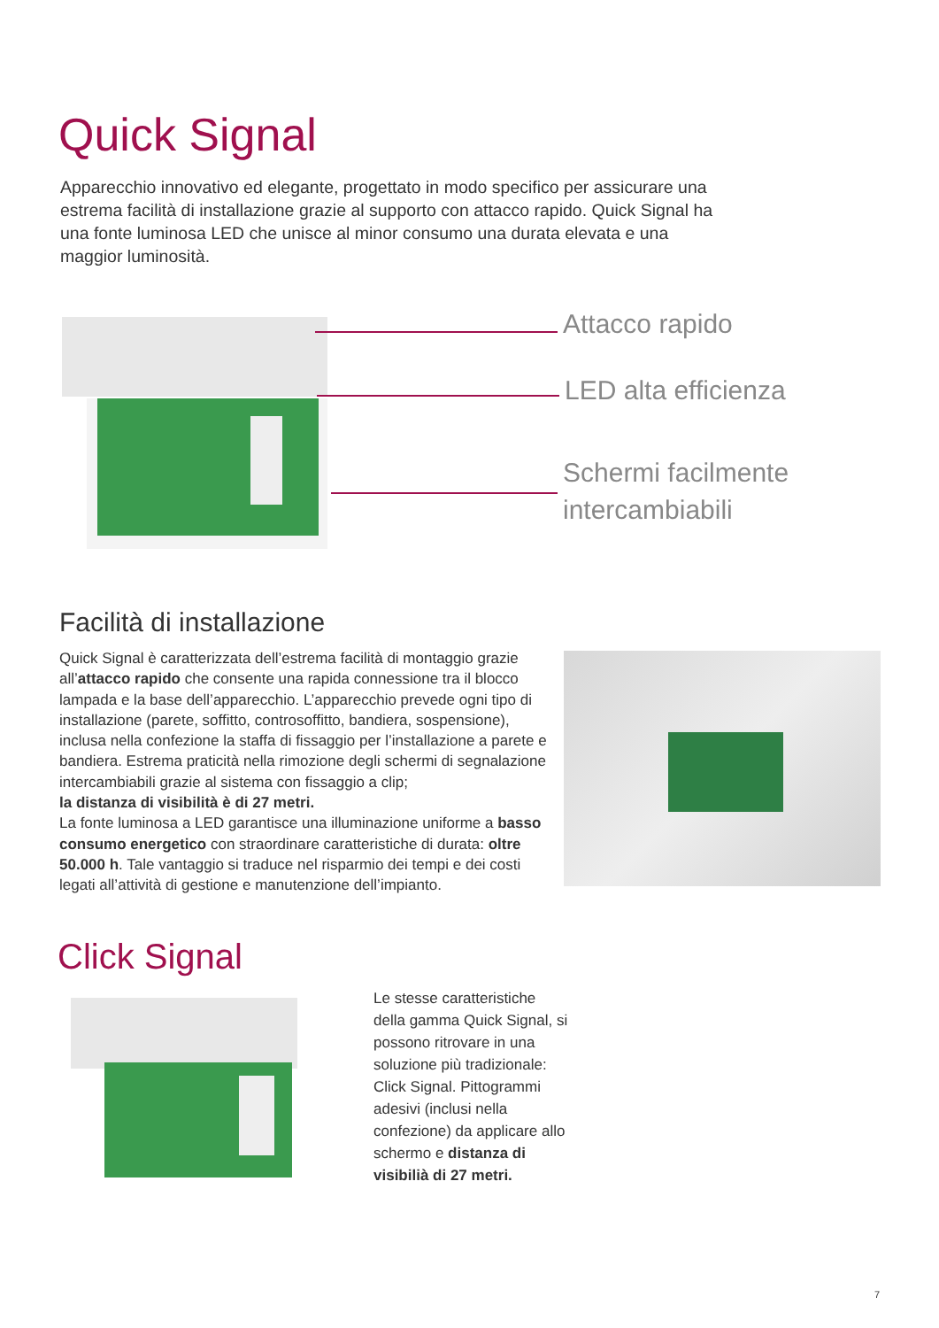Quick Signal
Apparecchio innovativo ed elegante, progettato in modo specifico per assicurare una estrema facilità di installazione grazie al supporto con attacco rapido. Quick Signal ha una fonte luminosa LED che unisce al minor consumo una durata elevata e una maggior luminosità.
Attacco rapido
LED alta efficienza
Schermi facilmente
intercambiabili
Facilità di installazione
Quick Signal è caratterizzata dell’estrema facilità di montaggio grazie all’attacco rapido che consente una rapida connessione tra il blocco lampada e la base dell’apparecchio. L’apparecchio prevede ogni tipo di installazione (parete, soffitto, controsoffitto, bandiera, sospensione), inclusa nella confezione la staffa di fissaggio per l’installazione a parete e bandiera. Estrema praticità nella rimozione degli schermi di segnalazione intercambiabili grazie al sistema con fissaggio a clip;
la distanza di visibilità è di 27 metri.
La fonte luminosa a LED garantisce una illuminazione uniforme a basso consumo energetico con straordinare caratteristiche di durata: oltre 50.000 h. Tale vantaggio si traduce nel risparmio dei tempi e dei costi legati all’attività di gestione e manutenzione dell’impianto.
Click Signal
Le stesse caratteristiche della gamma Quick Signal, si possono ritrovare in una soluzione più tradizionale: Click Signal. Pittogrammi adesivi (inclusi nella confezione) da applicare allo schermo e distanza di visibilià di 27 metri.
7